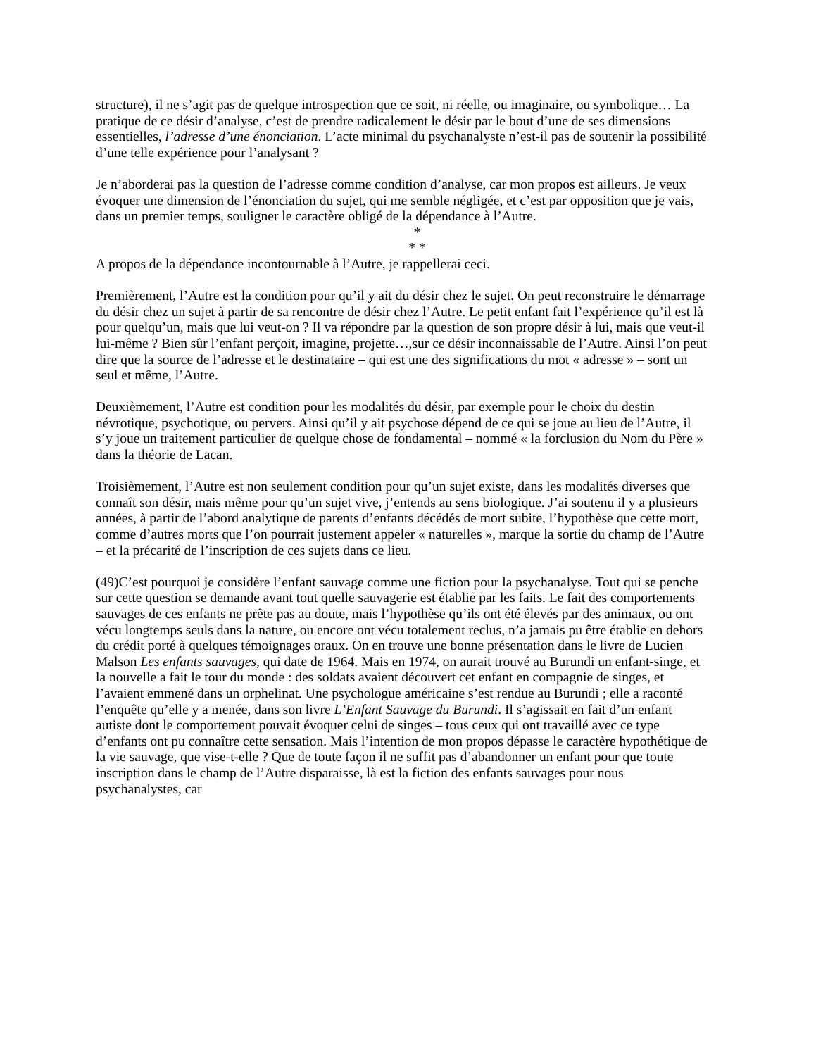structure), il ne s’agit pas de quelque introspection que ce soit, ni réelle, ou imaginaire, ou symbolique… La pratique de ce désir d’analyse, c’est de prendre radicalement le désir par le bout d’une de ses dimensions essentielles, l’adresse d’une énonciation. L’acte minimal du psychanalyste n’est-il pas de soutenir la possibilité d’une telle expérience pour l’analysant ?
Je n’aborderai pas la question de l’adresse comme condition d’analyse, car mon propos est ailleurs. Je veux évoquer une dimension de l’énonciation du sujet, qui me semble négligée, et c’est par opposition que je vais, dans un premier temps, souligner le caractère obligé de la dépendance à l’Autre.
*
* *
A propos de la dépendance incontournable à l’Autre, je rappellerai ceci.
Premièrement, l’Autre est la condition pour qu’il y ait du désir chez le sujet. On peut reconstruire le démarrage du désir chez un sujet à partir de sa rencontre de désir chez l’Autre. Le petit enfant fait l’expérience qu’il est là pour quelqu’un, mais que lui veut-on ? Il va répondre par la question de son propre désir à lui, mais que veut-il lui-même ? Bien sûr l’enfant perçoit, imagine, projette…,sur ce désir inconnaissable de l’Autre. Ainsi l’on peut dire que la source de l’adresse et le destinataire – qui est une des significations du mot « adresse » – sont un seul et même, l’Autre.
Deuxièmement, l’Autre est condition pour les modalités du désir, par exemple pour le choix du destin névrotique, psychotique, ou pervers. Ainsi qu’il y ait psychose dépend de ce qui se joue au lieu de l’Autre, il s’y joue un traitement particulier de quelque chose de fondamental – nommé « la forclusion du Nom du Père » dans la théorie de Lacan.
Troisièmement, l’Autre est non seulement condition pour qu’un sujet existe, dans les modalités diverses que connaît son désir, mais même pour qu’un sujet vive, j’entends au sens biologique. J’ai soutenu il y a plusieurs années, à partir de l’abord analytique de parents d’enfants décédés de mort subite, l’hypothèse que cette mort, comme d’autres morts que l’on pourrait justement appeler « naturelles », marque la sortie du champ de l’Autre – et la précarité de l’inscription de ces sujets dans ce lieu.
(49)C’est pourquoi je considère l’enfant sauvage comme une fiction pour la psychanalyse. Tout qui se penche sur cette question se demande avant tout quelle sauvagerie est établie par les faits. Le fait des comportements sauvages de ces enfants ne prête pas au doute, mais l’hypothèse qu’ils ont été élevés par des animaux, ou ont vécu longtemps seuls dans la nature, ou encore ont vécu totalement reclus, n’a jamais pu être établie en dehors du crédit porté à quelques témoignages oraux. On en trouve une bonne présentation dans le livre de Lucien Malson Les enfants sauvages, qui date de 1964. Mais en 1974, on aurait trouvé au Burundi un enfant-singe, et la nouvelle a fait le tour du monde : des soldats avaient découvert cet enfant en compagnie de singes, et l’avaient emmené dans un orphelinat. Une psychologue américaine s’est rendue au Burundi ; elle a raconté l’enquête qu’elle y a menée, dans son livre L’Enfant Sauvage du Burundi. Il s’agissait en fait d’un enfant autiste dont le comportement pouvait évoquer celui de singes – tous ceux qui ont travaillé avec ce type d’enfants ont pu connaître cette sensation. Mais l’intention de mon propos dépasse le caractère hypothétique de la vie sauvage, que vise-t-elle ? Que de toute façon il ne suffit pas d’abandonner un enfant pour que toute inscription dans le champ de l’Autre disparaisse, là est la fiction des enfants sauvages pour nous psychanalystes, car